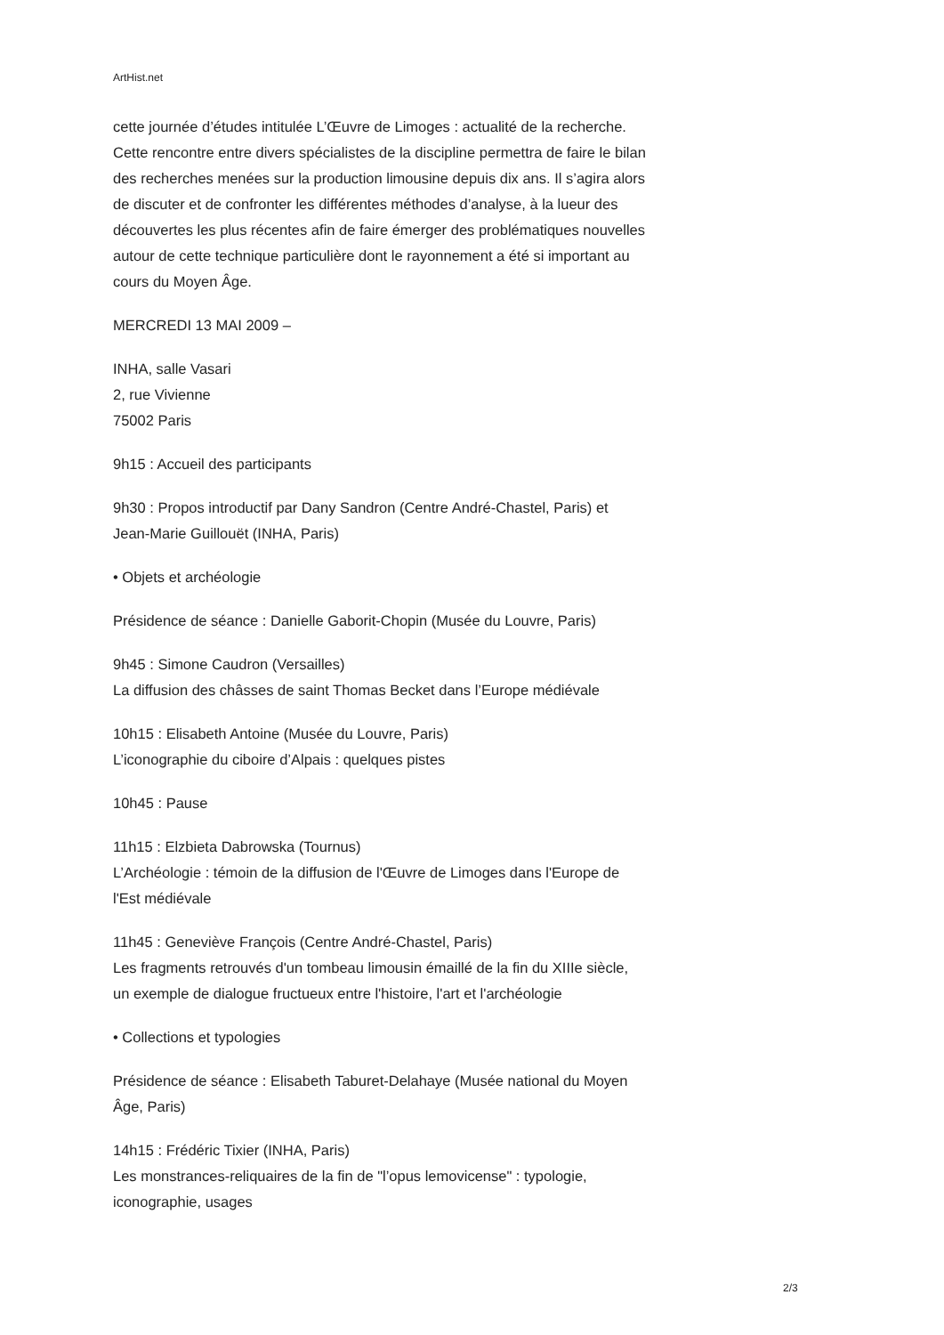ArtHist.net
cette journée d’études intitulée L’Œuvre de Limoges : actualité de la recherche. Cette rencontre entre divers spécialistes de la discipline permettra de faire le bilan des recherches menées sur la production limousine depuis dix ans. Il s’agira alors de discuter et de confronter les différentes méthodes d’analyse, à la lueur des découvertes les plus récentes afin de faire émerger des problématiques nouvelles autour de cette technique particulière dont le rayonnement a été si important au cours du Moyen Âge.
MERCREDI 13 MAI 2009 –
INHA, salle Vasari
2, rue Vivienne
75002 Paris
9h15 : Accueil des participants
9h30 : Propos introductif par Dany Sandron (Centre André-Chastel, Paris) et Jean-Marie Guillouët (INHA, Paris)
• Objets et archéologie
Présidence de séance : Danielle Gaborit-Chopin (Musée du Louvre, Paris)
9h45 : Simone Caudron (Versailles)
La diffusion des châsses de saint Thomas Becket dans l’Europe médiévale
10h15 : Elisabeth Antoine (Musée du Louvre, Paris)
L’iconographie du ciboire d’Alpais : quelques pistes
10h45 : Pause
11h15 : Elzbieta Dabrowska (Tournus)
L’Archéologie : témoin de la diffusion de l'Œuvre de Limoges dans l'Europe de l'Est médiévale
11h45 : Geneviève François (Centre André-Chastel, Paris)
Les fragments retrouvés d'un tombeau limousin émaillé de la fin du XIIIe siècle, un exemple de dialogue fructueux entre l'histoire, l'art et l'archéologie
• Collections et typologies
Présidence de séance : Elisabeth Taburet-Delahaye (Musée national du Moyen Âge, Paris)
14h15 : Frédéric Tixier (INHA, Paris)
Les monstrances-reliquaires de la fin de "l’opus lemovicense" : typologie, iconographie, usages
2/3